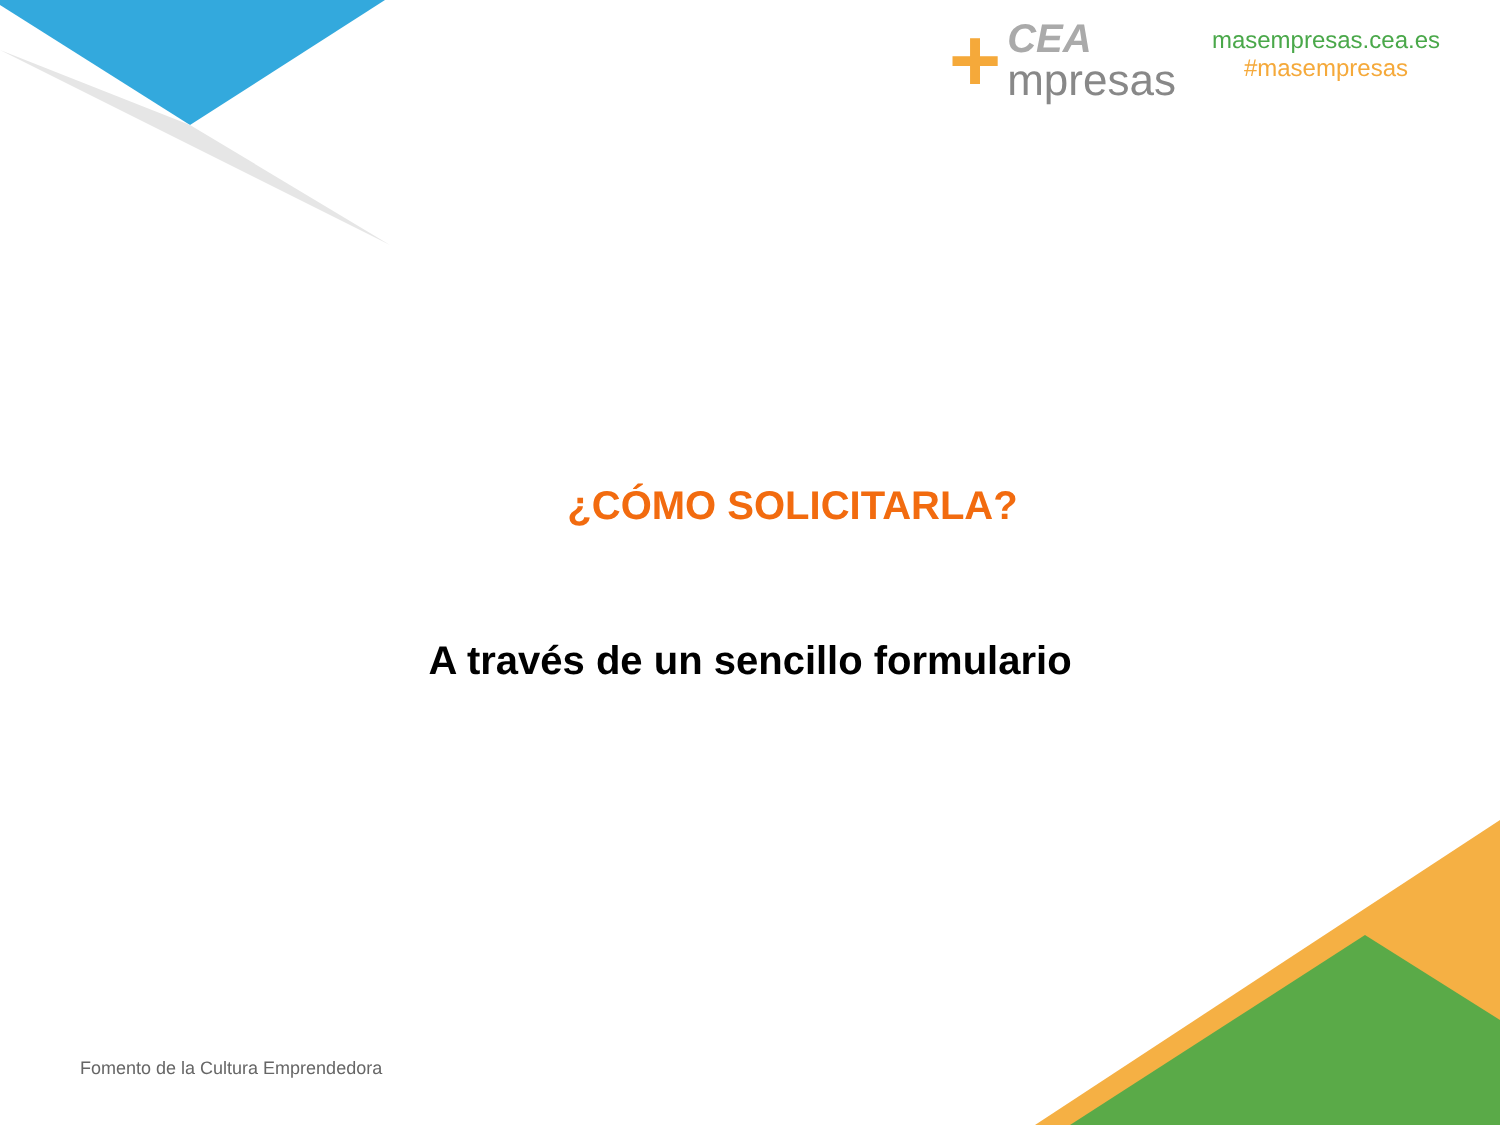+
CEA
mpresas
masempresas.cea.es
#masempresas
¿CÓMO SOLICITARLA?
A través de un sencillo formulario
Fomento de la Cultura Emprendedora